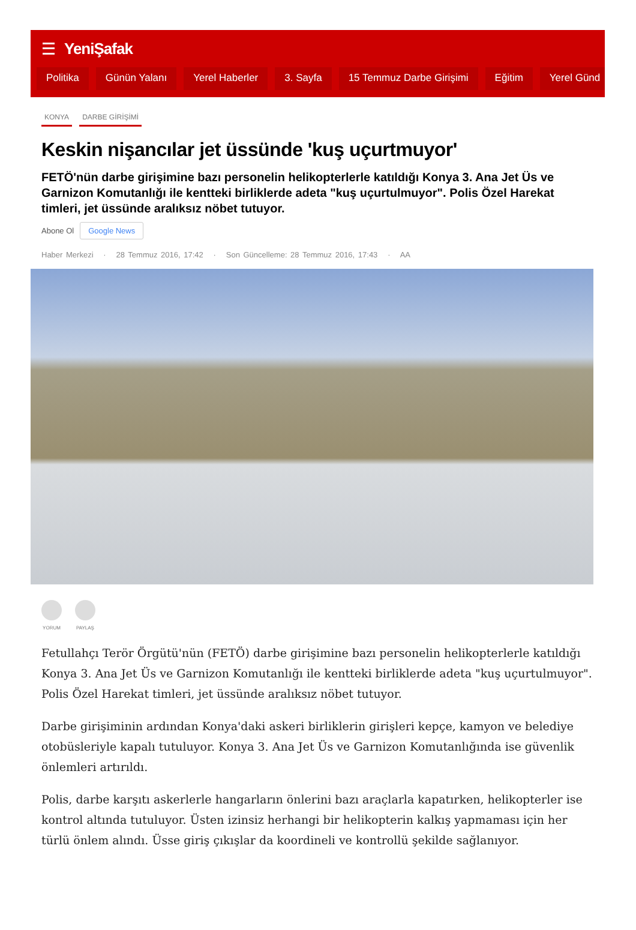YeniŞafak
Politika Günün Yalanı Yerel Haberler 3. Sayfa 15 Temmuz Darbe Girişimi Eğitim Yerel Günd
KONYA DARBE GİRİŞİMİ
Keskin nişancılar jet üssünde 'kuş uçurtmuyor'
FETÖ'nün darbe girişimine bazı personelin helikopterlerle katıldığı Konya 3. Ana Jet Üs ve Garnizon Komutanlığı ile kentteki birliklerde adeta "kuş uçurtulmuyor". Polis Özel Harekat timleri, jet üssünde aralıksız nöbet tutuyor.
Abone Ol Google News
Haber Merkezi · 28 Temmuz 2016, 17:42 · Son Güncelleme: 28 Temmuz 2016, 17:43 · AA
YORUM PAYLAŞ
Fetullahçı Terör Örgütü'nün (FETÖ) darbe girişimine bazı personelin helikopterlerle katıldığı Konya 3. Ana Jet Üs ve Garnizon Komutanlığı ile kentteki birliklerde adeta "kuş uçurtulmuyor". Polis Özel Harekat timleri, jet üssünde aralıksız nöbet tutuyor.
Darbe girişiminin ardından Konya'daki askeri birliklerin girişleri kepçe, kamyon ve belediye otobüsleriyle kapalı tutuluyor. Konya 3. Ana Jet Üs ve Garnizon Komutanlığında ise güvenlik önlemleri artırıldı.
Polis, darbe karşıtı askerlerle hangarların önlerini bazı araçlarla kapatırken, helikopterler ise kontrol altında tutuluyor. Üsten izinsiz herhangi bir helikopterin kalkış yapmaması için her türlü önlem alındı. Üsse giriş çıkışlar da koordineli ve kontrollü şekilde sağlanıyor.